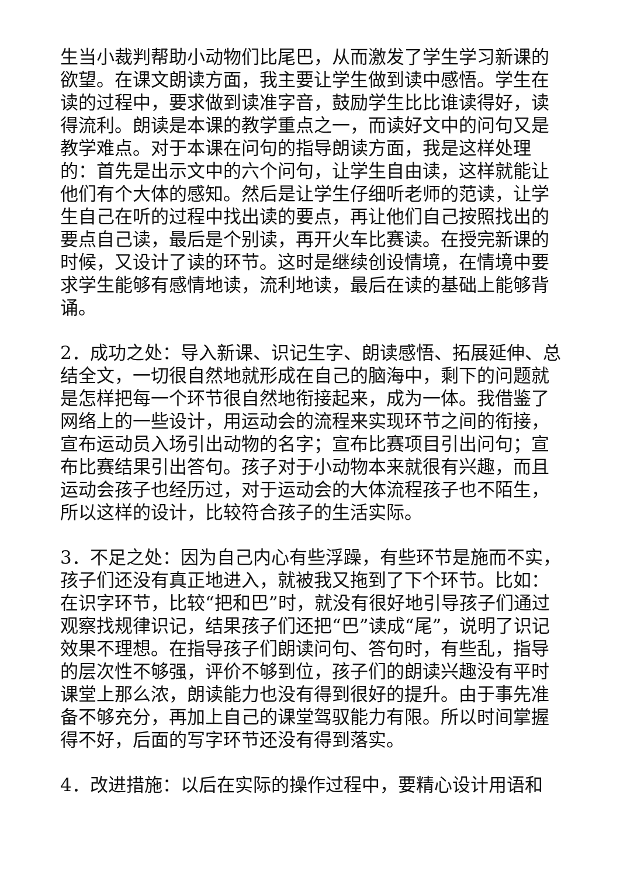生当小裁判帮助小动物们比尾巴，从而激发了学生学习新课的欲望。在课文朗读方面，我主要让学生做到读中感悟。学生在读的过程中，要求做到读准字音，鼓励学生比比谁读得好，读得流利。朗读是本课的教学重点之一，而读好文中的问句又是教学难点。对于本课在问句的指导朗读方面，我是这样处理的：首先是出示文中的六个问句，让学生自由读，这样就能让他们有个大体的感知。然后是让学生仔细听老师的范读，让学生自己在听的过程中找出读的要点，再让他们自己按照找出的要点自己读，最后是个别读，再开火车比赛读。在授完新课的时候，又设计了读的环节。这时是继续创设情境，在情境中要求学生能够有感情地读，流利地读，最后在读的基础上能够背诵。
2．成功之处：导入新课、识记生字、朗读感悟、拓展延伸、总结全文，一切很自然地就形成在自己的脑海中，剩下的问题就是怎样把每一个环节很自然地衔接起来，成为一体。我借鉴了网络上的一些设计，用运动会的流程来实现环节之间的衔接，宣布运动员入场引出动物的名字；宣布比赛项目引出问句；宣布比赛结果引出答句。孩子对于小动物本来就很有兴趣，而且运动会孩子也经历过，对于运动会的大体流程孩子也不陌生，所以这样的设计，比较符合孩子的生活实际。
3．不足之处：因为自己内心有些浮躁，有些环节是施而不实，孩子们还没有真正地进入，就被我又拖到了下个环节。比如：在识字环节，比较“把和巴”时，就没有很好地引导孩子们通过观察找规律识记，结果孩子们还把“巴”读成“尾”，说明了识记效果不理想。在指导孩子们朗读问句、答句时，有些乱，指导的层次性不够强，评价不够到位，孩子们的朗读兴趣没有平时课堂上那么浓，朗读能力也没有得到很好的提升。由于事先准备不够充分，再加上自己的课堂驾驭能力有限。所以时间掌握得不好，后面的写字环节还没有得到落实。
4．改进措施：以后在实际的操作过程中，要精心设计用语和